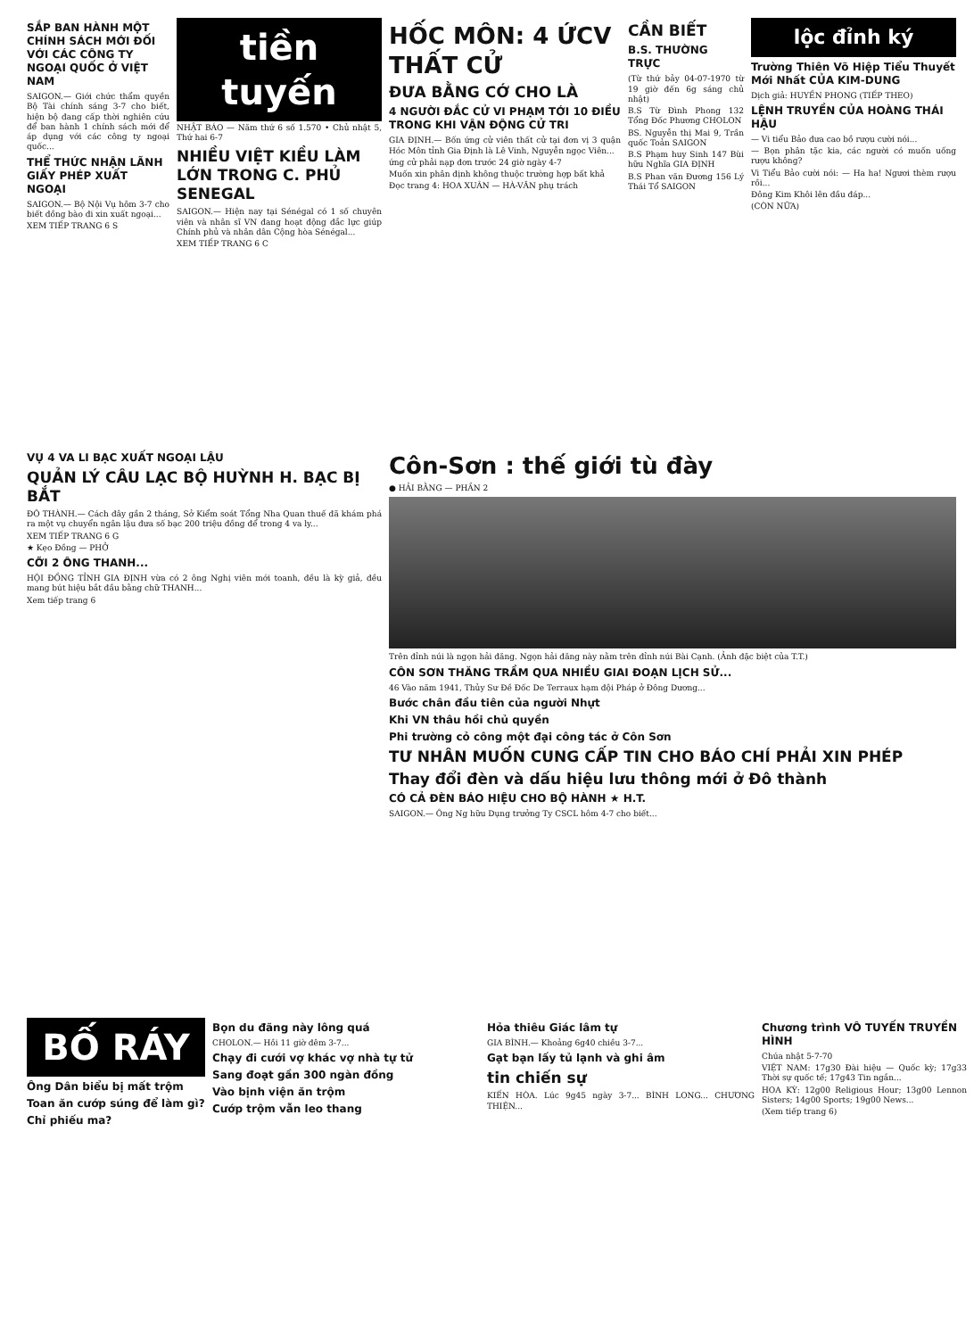SẮP BAN HÀNH MỘT CHÍNH SÁCH MỚI ĐỐI VỚI CÁC CÔNG TY NGOẠI QUỐC Ở VIỆT NAM
SAIGON.— Giới chức thẩm quyền Bộ Tài chính sáng 3-7 cho biết, hiện bộ đang cấp thời nghiên cứu để ban hành 1 chính sách mới để áp dụng với các công ty ngoại quốc...
THỂ THỨC NHẬN LÃNH GIẤY PHÉP XUẤT NGOẠI
SAIGON.— Bộ Nội Vụ hôm 3-7 cho biết đồng bào đi xin xuất ngoại...
XEM TIẾP TRANG 6 S
tiền tuyến
NHẬT BÁO — Năm thứ 6 số 1.570 • Chủ nhật 5, Thứ hai 6-7
NHIỀU VIỆT KIỀU LÀM LỚN TRONG C. PHỦ SENEGAL
SAIGON.— Hiện nay tại Sénégal có 1 số chuyên viên và nhân sĩ VN đang hoạt động đắc lực giúp Chính phủ và nhân dân Cộng hòa Sénégal...
XEM TIẾP TRANG 6 C
HỐC MÔN: 4 ỨCV THẤT CỬ
ĐƯA BẰNG CỚ CHO LÀ
4 NGƯỜI ĐẮC CỬ VI PHẠM TỚI 10 ĐIỀU TRONG KHI VẬN ĐỘNG CỬ TRI
GIA ĐỊNH.— Bốn ứng cử viên thất cử tại đơn vị 3 quận Hóc Môn tỉnh Gia Định là Lê Vinh, Nguyễn ngọc Viên...
ứng cử phải nạp đơn trước 24 giờ ngày 4-7
Muốn xin phân định không thuộc trường hợp bất khả
Đọc trang 4: HOA XUÂN — HÀ-VĂN phụ trách
CẦN BIẾT
B.S. THƯỜNG TRỰC
(Từ thứ bảy 04-07-1970 từ 19 giờ đến 6g sáng chủ nhật)
B.S Từ Đình Phong 132 Tổng Đốc Phương CHOLON
BS. Nguyễn thị Mai 9, Trần quốc Toản SAIGON
B.S Phạm huy Sinh 147 Bùi hữu Nghĩa GIA ĐỊNH
B.S Phan văn Đương 156 Lý Thái Tổ SAIGON
lộc đỉnh ký
Trường Thiên Võ Hiệp Tiểu Thuyết Mới Nhất CỦA KIM-DUNG
Dịch giả: HUYỀN PHONG (TIẾP THEO)
LỆNH TRUYỀN CỦA HOÀNG THÁI HẬU
— Vi tiểu Bảo đưa cao bồ rượu cười nói...
— Bọn phân tặc kia, các người có muốn uống rượu không?
Vi Tiểu Bảo cười nói: — Ha ha! Ngươi thèm rượu rồi...
Đông Kim Khôi lên đầu đáp...
(CÒN NỮA)
VỤ 4 VA LI BẠC XUẤT NGOẠI LẬU
QUẢN LÝ CÂU LẠC BỘ HUỲNH H. BẠC BỊ BẮT
ĐÔ THÀNH.— Cách đây gần 2 tháng, Sở Kiểm soát Tổng Nha Quan thuế đã khám phá ra một vụ chuyển ngân lậu đưa số bạc 200 triệu đồng để trong 4 va ly...
XEM TIẾP TRANG 6 G
★ Kẹo Đồng — PHỞ
CỠI 2 ÔNG THANH...
HỘI ĐỒNG TỈNH GIA ĐỊNH vừa có 2 ông Nghị viên mới toanh, đều là kỳ giả, đều mang bút hiệu bắt đầu bằng chữ THANH...
Xem tiếp trang 6
Côn-Sơn : thế giới tù đày
● HẢI BẰNG — PHẦN 2
Trên đỉnh núi là ngọn hải đăng. Ngọn hải đăng này nằm trên đỉnh núi Bài Cạnh. (Ảnh đặc biệt của T.T.)
CÔN SƠN THĂNG TRẦM QUA NHIỀU GIAI ĐOẠN LỊCH SỬ...
46 Vào năm 1941, Thủy Sư Đề Đốc De Terraux hạm đội Pháp ở Đông Dương...
Bước chân đầu tiên của người Nhựt
Khi VN thâu hồi chủ quyền
Phi trường cỏ công một đại công tác ở Côn Sơn
TƯ NHÂN MUỐN CUNG CẤP TIN CHO BÁO CHÍ PHẢI XIN PHÉP
Thay đổi đèn và dấu hiệu lưu thông mới ở Đô thành
CÓ CẢ ĐÈN BÁO HIỆU CHO BỘ HÀNH ★ H.T.
SAIGON.— Ông Ng hữu Dụng trưởng Ty CSCL hôm 4-7 cho biết...
BỐ RÁY
Ông Dân biểu bị mất trộm
Toan ăn cướp súng để làm gì?
Chỉ phiếu ma?
Bọn du đãng này lông quá
CHOLON.— Hồi 11 giờ đêm 3-7...
Chạy đi cưới vợ khác vợ nhà tự tử
Sang đoạt gần 300 ngàn đồng
Vào bịnh viện ăn trộm
Cướp trộm vẫn leo thang
Hỏa thiêu Giác lâm tự
GIA BÌNH.— Khoảng 6g40 chiều 3-7...
Gạt bạn lấy tủ lạnh và ghi âm
tin chiến sự
KIẾN HÒA. Lúc 9g45 ngày 3-7... BÌNH LONG... CHƯƠNG THIỆN...
Chương trình VÔ TUYẾN TRUYỀN HÌNH
Chúa nhật 5-7-70
VIỆT NAM: 17g30 Đài hiệu — Quốc kỳ; 17g33 Thời sự quốc tế; 17g43 Tin ngắn...
HOA KỲ: 12g00 Religious Hour; 13g00 Lennon Sisters; 14g00 Sports; 19g00 News...
(Xem tiếp trang 6)